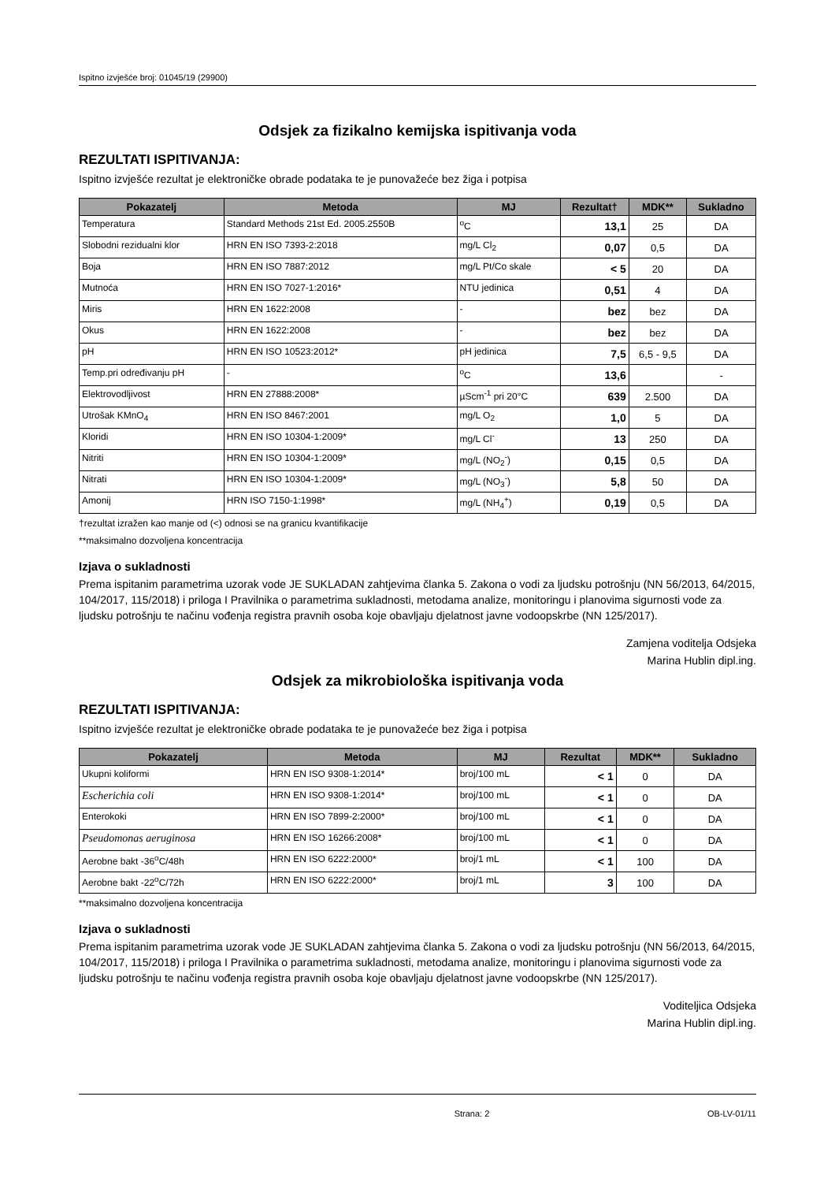Ispitno izvješće broj: 01045/19 (29900)
Odsjek za fizikalno kemijska ispitivanja voda
REZULTATI ISPITIVANJA:
Ispitno izvješće rezultat je elektroničke obrade podataka te je punovažeće bez žiga i potpisa
| Pokazatelj | Metoda | MJ | Rezultat† | MDK** | Sukladno |
| --- | --- | --- | --- | --- | --- |
| Temperatura | Standard Methods 21st Ed. 2005.2550B | <sup>o</sup> C | 13,1 | 25 | DA |
| Slobodni rezidualni klor | HRN EN ISO 7393-2:2018 | mg/L Cl<sub>2</sub> | 0,07 | 0,5 | DA |
| Boja | HRN EN ISO 7887:2012 | mg/L Pt/Co skale | < 5 | 20 | DA |
| Mutnoća | HRN EN ISO 7027-1:2016* | NTU jedinica | 0,51 | 4 | DA |
| Miris | HRN EN 1622:2008 | - | bez | bez | DA |
| Okus | HRN EN 1622:2008 | - | bez | bez | DA |
| pH | HRN EN ISO 10523:2012* | pH jedinica | 7,5 | 6,5 - 9,5 | DA |
| Temp.pri određivanju pH | - | <sup>o</sup> C | 13,6 | | - |
| Elektrovodljivost | HRN EN 27888:2008* | µScm<sup>-1</sup> pri 20°C | 639 | 2.500 | DA |
| Utrošak KMnO<sub>4</sub> | HRN EN ISO 8467:2001 | mg/L O<sub>2</sub> | 1,0 | 5 | DA |
| Kloridi | HRN EN ISO 10304-1:2009* | mg/L Cl<sup>-</sup> | 13 | 250 | DA |
| Nitriti | HRN EN ISO 10304-1:2009* | mg/L (NO<sub>2</sub><sup>-</sup>) | 0,15 | 0,5 | DA |
| Nitrati | HRN EN ISO 10304-1:2009* | mg/L (NO<sub>3</sub><sup>-</sup>) | 5,8 | 50 | DA |
| Amonij | HRN ISO 7150-1:1998* | mg/L (NH<sub>4</sub><sup>+</sup>) | 0,19 | 0,5 | DA |
†rezultat izražen kao manje od (<) odnosi se na granicu kvantifikacije
**maksimalno dozvoljena koncentracija
Izjava o sukladnosti
Prema ispitanim parametrima uzorak vode JE SUKLADAN zahtjevima članka 5. Zakona o vodi za ljudsku potrošnju (NN 56/2013, 64/2015, 104/2017, 115/2018) i priloga I Pravilnika o parametrima sukladnosti, metodama analize, monitoringu i planovima sigurnosti vode za ljudsku potrošnju te načinu vođenja registra pravnih osoba koje obavljaju djelatnost javne vodoopskrbe (NN 125/2017).
Zamjena voditelja Odsjeka
Marina Hublin dipl.ing.
Odsjek za mikrobiološka ispitivanja voda
REZULTATI ISPITIVANJA:
Ispitno izvješće rezultat je elektroničke obrade podataka te je punovažeće bez žiga i potpisa
| Pokazatelj | Metoda | MJ | Rezultat | MDK** | Sukladno |
| --- | --- | --- | --- | --- | --- |
| Ukupni koliformi | HRN EN ISO 9308-1:2014* | broj/100 mL | < 1 | 0 | DA |
| Escherichia coli | HRN EN ISO 9308-1:2014* | broj/100 mL | < 1 | 0 | DA |
| Enterokoki | HRN EN ISO 7899-2:2000* | broj/100 mL | < 1 | 0 | DA |
| Pseudomonas aeruginosa | HRN EN ISO 16266:2008* | broj/100 mL | < 1 | 0 | DA |
| Aerobne bakt -36<sup>o</sup>C/48h | HRN EN ISO 6222:2000* | broj/1 mL | < 1 | 100 | DA |
| Aerobne bakt -22<sup>o</sup>C/72h | HRN EN ISO 6222:2000* | broj/1 mL | 3 | 100 | DA |
**maksimalno dozvoljena koncentracija
Izjava o sukladnosti
Prema ispitanim parametrima uzorak vode JE SUKLADAN zahtjevima članka 5. Zakona o vodi za ljudsku potrošnju (NN 56/2013, 64/2015, 104/2017, 115/2018) i priloga I Pravilnika o parametrima sukladnosti, metodama analize, monitoringu i planovima sigurnosti vode za ljudsku potrošnju te načinu vođenja registra pravnih osoba koje obavljaju djelatnost javne vodoopskrbe (NN 125/2017).
Voditeljica Odsjeka
Marina Hublin dipl.ing.
Strana: 2 OB-LV-01/11